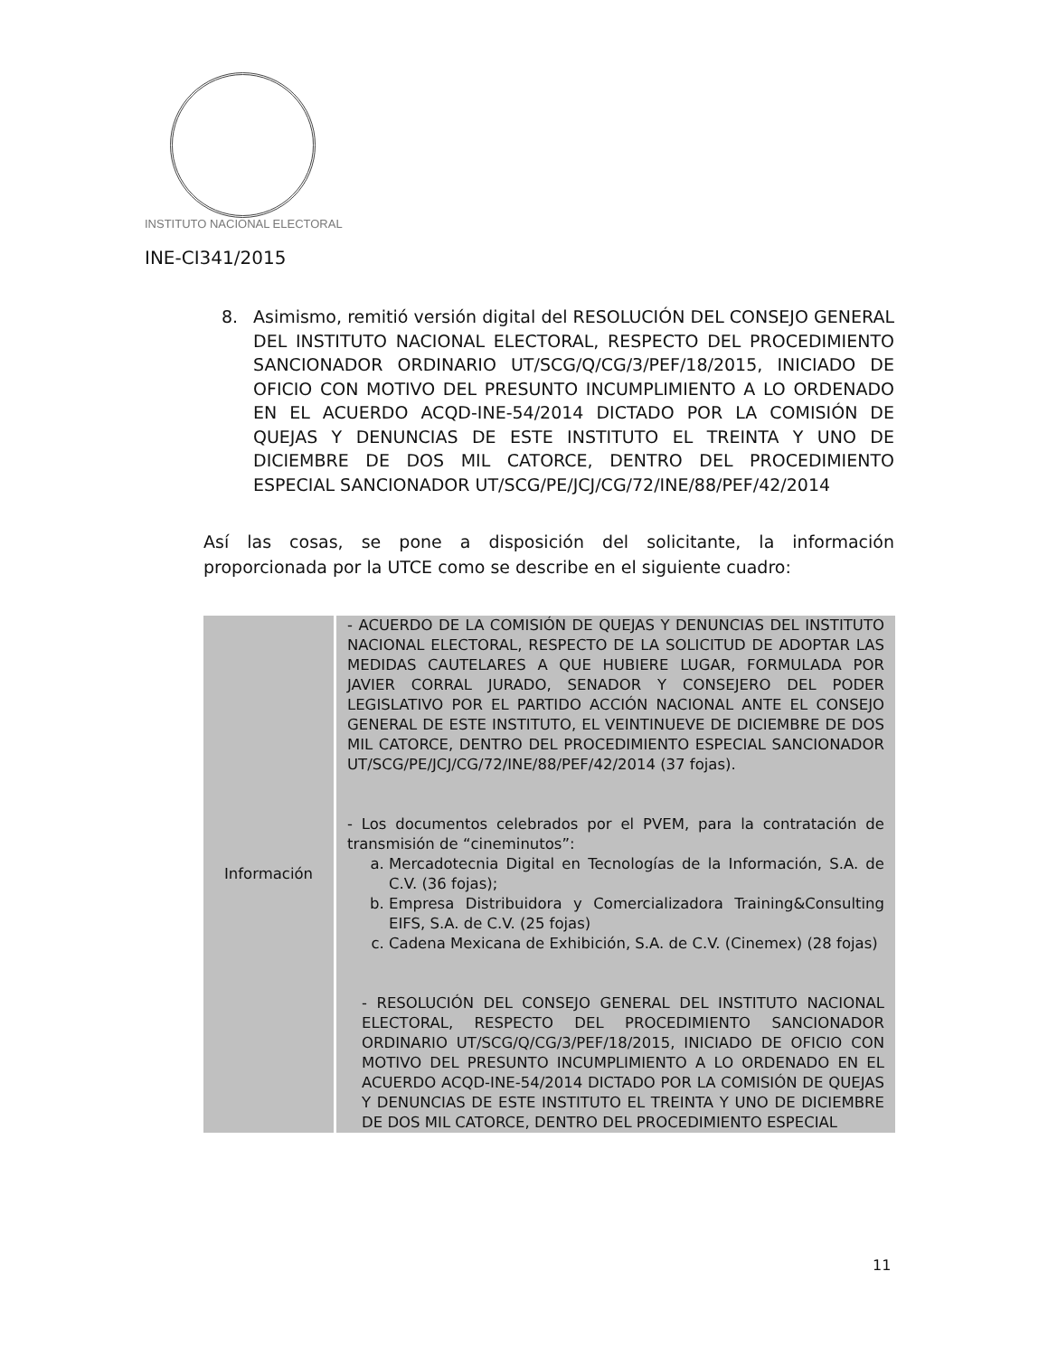INSTITUTO NACIONAL ELECTORAL
INE-CI341/2015
8.
Asimismo, remitió versión digital del RESOLUCIÓN DEL CONSEJO GENERAL DEL INSTITUTO NACIONAL ELECTORAL, RESPECTO DEL PROCEDIMIENTO SANCIONADOR ORDINARIO UT/SCG/Q/CG/3/PEF/18/2015, INICIADO DE OFICIO CON MOTIVO DEL PRESUNTO INCUMPLIMIENTO A LO ORDENADO EN EL ACUERDO ACQD-INE-54/2014 DICTADO POR LA COMISIÓN DE QUEJAS Y DENUNCIAS DE ESTE INSTITUTO EL TREINTA Y UNO DE DICIEMBRE DE DOS MIL CATORCE, DENTRO DEL PROCEDIMIENTO ESPECIAL SANCIONADOR UT/SCG/PE/JCJ/CG/72/INE/88/PEF/42/2014
Así las cosas, se pone a disposición del solicitante, la información proporcionada por la UTCE como se describe en el siguiente cuadro:
| Información | - ACUERDO DE LA COMISIÓN DE QUEJAS Y DENUNCIAS DEL INSTITUTO NACIONAL ELECTORAL, RESPECTO DE LA SOLICITUD DE ADOPTAR LAS MEDIDAS CAUTELARES A QUE HUBIERE LUGAR, FORMULADA POR JAVIER CORRAL JURADO, SENADOR Y CONSEJERO DEL PODER LEGISLATIVO POR EL PARTIDO ACCIÓN NACIONAL ANTE EL CONSEJO GENERAL DE ESTE INSTITUTO, EL VEINTINUEVE DE DICIEMBRE DE DOS MIL CATORCE, DENTRO DEL PROCEDIMIENTO ESPECIAL SANCIONADOR UT/SCG/PE/JCJ/CG/72/INE/88/PEF/42/2014 (37 fojas). - Los documentos celebrados por el PVEM, para la contratación de transmisión de “cineminutos”: a. Mercadotecnia Digital en Tecnologías de la Información, S.A. de C.V. (36 fojas); b. Empresa Distribuidora y Comercializadora Training&Consulting EIFS, S.A. de C.V. (25 fojas) c. Cadena Mexicana de Exhibición, S.A. de C.V. (Cinemex) (28 fojas) - RESOLUCIÓN DEL CONSEJO GENERAL DEL INSTITUTO NACIONAL ELECTORAL, RESPECTO DEL PROCEDIMIENTO SANCIONADOR ORDINARIO UT/SCG/Q/CG/3/PEF/18/2015, INICIADO DE OFICIO CON MOTIVO DEL PRESUNTO INCUMPLIMIENTO A LO ORDENADO EN EL ACUERDO ACQD-INE-54/2014 DICTADO POR LA COMISIÓN DE QUEJAS Y DENUNCIAS DE ESTE INSTITUTO EL TREINTA Y UNO DE DICIEMBRE DE DOS MIL CATORCE, DENTRO DEL PROCEDIMIENTO ESPECIAL |
11